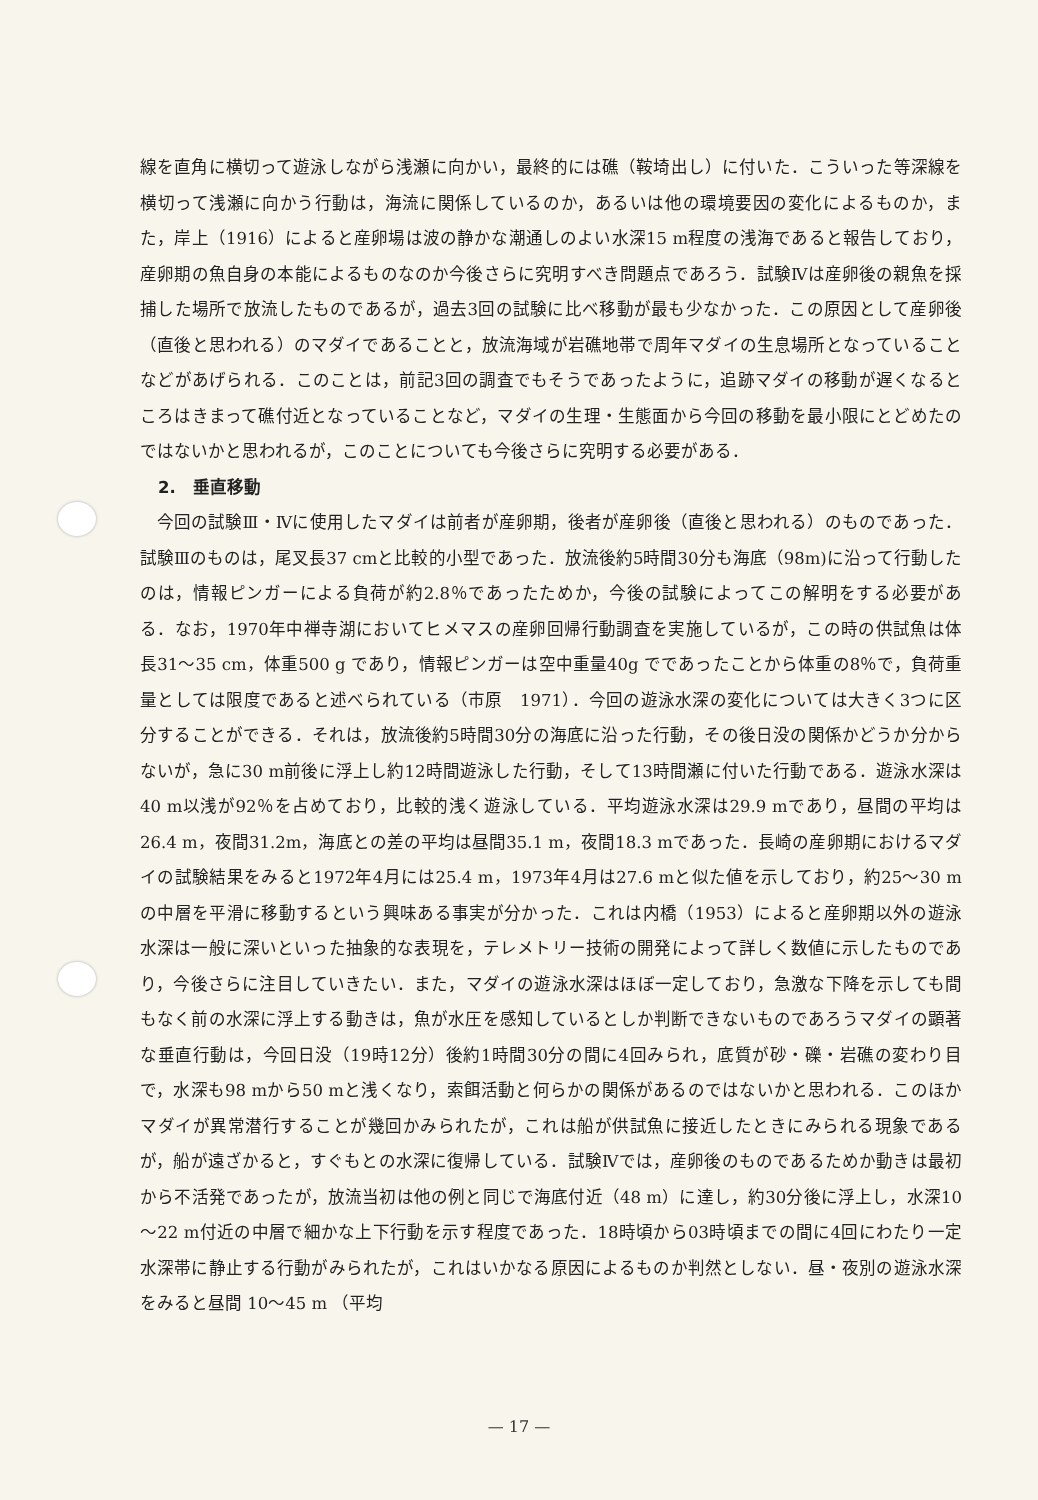線を直角に横切って遊泳しながら浅瀬に向かい，最終的には礁（鞍埼出し）に付いた．こういった等深線を横切って浅瀬に向かう行動は，海流に関係しているのか，あるいは他の環境要因の変化によるものか，また，岸上（1916）によると産卵場は波の静かな潮通しのよい水深15 m程度の浅海であると報告しており，産卵期の魚自身の本能によるものなのか今後さらに究明すべき問題点であろう．試験Ⅳは産卵後の親魚を採捕した場所で放流したものであるが，過去3回の試験に比べ移動が最も少なかった．この原因として産卵後（直後と思われる）のマダイであることと，放流海域が岩礁地帯で周年マダイの生息場所となっていることなどがあげられる．このことは，前記3回の調査でもそうであったように，追跡マダイの移動が遅くなるところはきまって礁付近となっていることなど，マダイの生理・生態面から今回の移動を最小限にとどめたのではないかと思われるが，このことについても今後さらに究明する必要がある．
2.　垂直移動
今回の試験Ⅲ・Ⅳに使用したマダイは前者が産卵期，後者が産卵後（直後と思われる）のものであった．試験Ⅲのものは，尾叉長37 cmと比較的小型であった．放流後約5時間30分も海底（98m)に沿って行動したのは，情報ピンガーによる負荷が約2.8％であったためか，今後の試験によってこの解明をする必要がある．なお，1970年中禅寺湖においてヒメマスの産卵回帰行動調査を実施しているが，この時の供試魚は体長31～35 cm，体重500 g であり，情報ピンガーは空中重量40g でであったことから体重の8％で，負荷重量としては限度であると述べられている（市原　1971）．今回の遊泳水深の変化については大きく3つに区分することができる．それは，放流後約5時間30分の海底に沿った行動，その後日没の関係かどうか分からないが，急に30 m前後に浮上し約12時間遊泳した行動，そして13時間瀬に付いた行動である．遊泳水深は40 m以浅が92％を占めており，比較的浅く遊泳している．平均遊泳水深は29.9 mであり，昼間の平均は26.4 m，夜間31.2m，海底との差の平均は昼間35.1 m，夜間18.3 mであった．長崎の産卵期におけるマダイの試験結果をみると1972年4月には25.4 m，1973年4月は27.6 mと似た値を示しており，約25～30 mの中層を平滑に移動するという興味ある事実が分かった．これは内橋（1953）によると産卵期以外の遊泳水深は一般に深いといった抽象的な表現を，テレメトリー技術の開発によって詳しく数値に示したものであり，今後さらに注目していきたい．また，マダイの遊泳水深はほぼ一定しており，急激な下降を示しても間もなく前の水深に浮上する動きは，魚が水圧を感知しているとしか判断できないものであろうマダイの顕著な垂直行動は，今回日没（19時12分）後約1時間30分の間に4回みられ，底質が砂・礫・岩礁の変わり目で，水深も98 mから50 mと浅くなり，索餌活動と何らかの関係があるのではないかと思われる．このほかマダイが異常潜行することが幾回かみられたが，これは船が供試魚に接近したときにみられる現象であるが，船が遠ざかると，すぐもとの水深に復帰している．試験Ⅳでは，産卵後のものであるためか動きは最初から不活発であったが，放流当初は他の例と同じで海底付近（48 m）に達し，約30分後に浮上し，水深10～22 m付近の中層で細かな上下行動を示す程度であった．18時頃から03時頃までの間に4回にわたり一定水深帯に静止する行動がみられたが，これはいかなる原因によるものか判然としない．昼・夜別の遊泳水深をみると昼間 10～45 m （平均
— 17 —